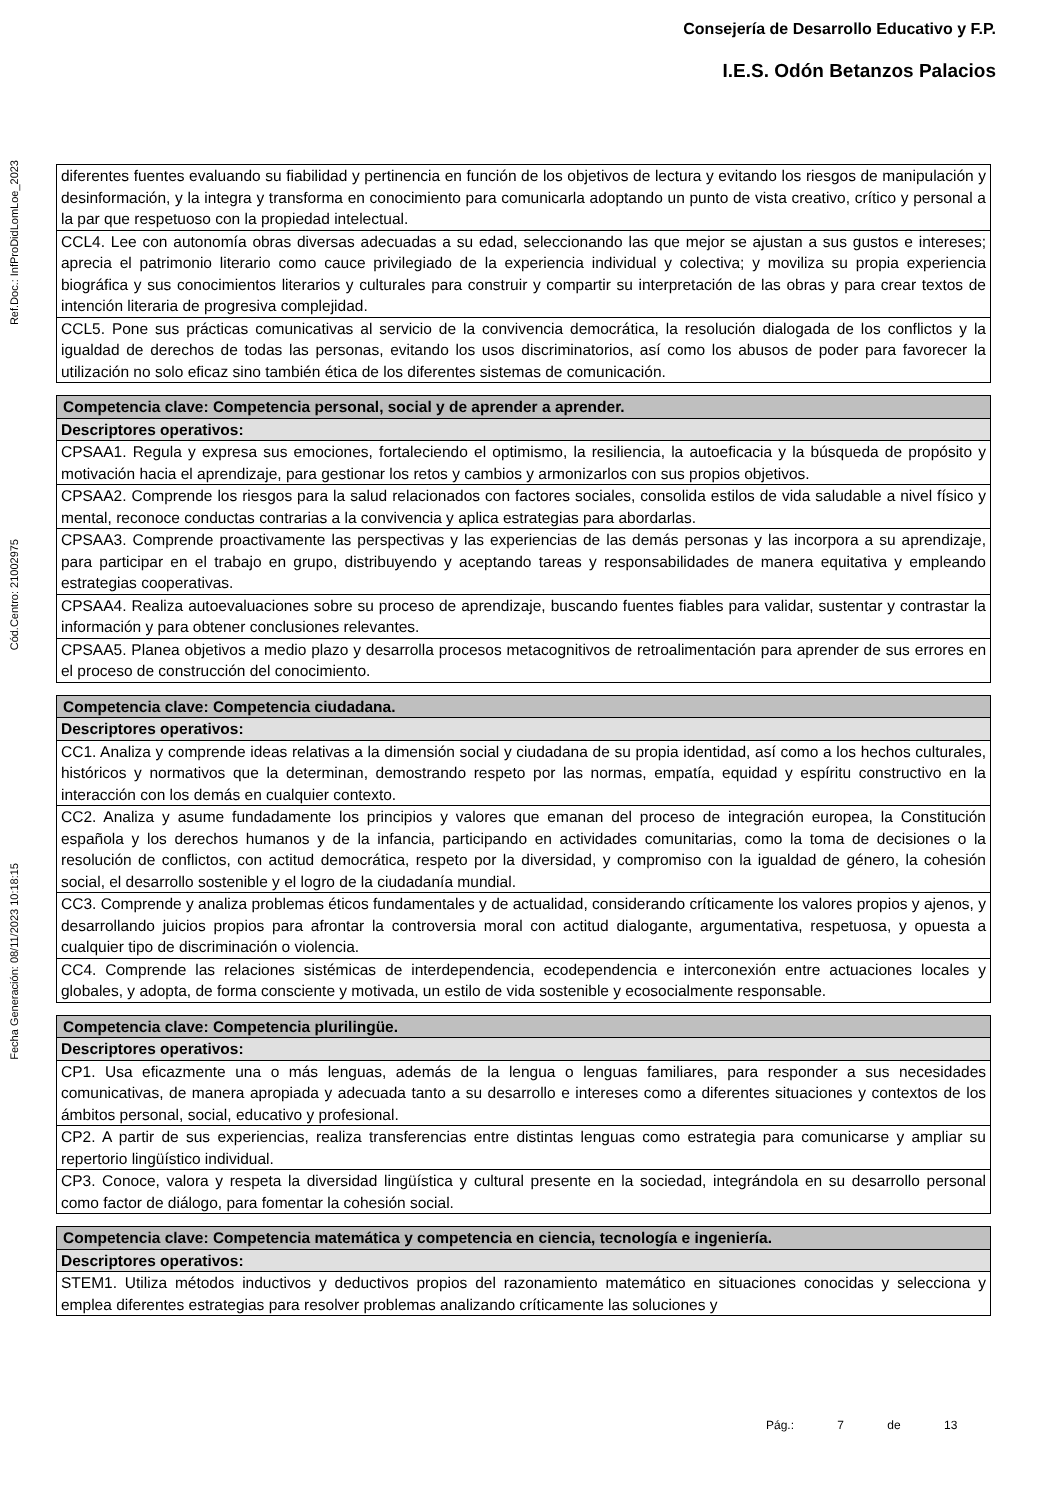Consejería de Desarrollo Educativo y F.P.
I.E.S. Odón Betanzos Palacios
Ref.Doc.: InfProDidLomLoe_2023
Cód.Centro: 21002975
Fecha Generación: 08/11/2023 10:18:15
| diferentes fuentes evaluando su fiabilidad y pertinencia en función de los objetivos de lectura y evitando los riesgos de manipulación y desinformación, y la integra y transforma en conocimiento para comunicarla adoptando un punto de vista creativo, crítico y personal a la par que respetuoso con la propiedad intelectual. |
| CCL4. Lee con autonomía obras diversas adecuadas a su edad, seleccionando las que mejor se ajustan a sus gustos e intereses; aprecia el patrimonio literario como cauce privilegiado de la experiencia individual y colectiva; y moviliza su propia experiencia biográfica y sus conocimientos literarios y culturales para construir y compartir su interpretación de las obras y para crear textos de intención literaria de progresiva complejidad. |
| CCL5. Pone sus prácticas comunicativas al servicio de la convivencia democrática, la resolución dialogada de los conflictos y la igualdad de derechos de todas las personas, evitando los usos discriminatorios, así como los abusos de poder para favorecer la utilización no solo eficaz sino también ética de los diferentes sistemas de comunicación. |
| Competencia clave: Competencia personal, social y de aprender a aprender. |
| --- |
| Descriptores operativos: |
| CPSAA1. Regula y expresa sus emociones, fortaleciendo el optimismo, la resiliencia, la autoeficacia y la búsqueda de propósito y motivación hacia el aprendizaje, para gestionar los retos y cambios y armonizarlos con sus propios objetivos. |
| CPSAA2. Comprende los riesgos para la salud relacionados con factores sociales, consolida estilos de vida saludable a nivel físico y mental, reconoce conductas contrarias a la convivencia y aplica estrategias para abordarlas. |
| CPSAA3. Comprende proactivamente las perspectivas y las experiencias de las demás personas y las incorpora a su aprendizaje, para participar en el trabajo en grupo, distribuyendo y aceptando tareas y responsabilidades de manera equitativa y empleando estrategias cooperativas. |
| CPSAA4. Realiza autoevaluaciones sobre su proceso de aprendizaje, buscando fuentes fiables para validar, sustentar y contrastar la información y para obtener conclusiones relevantes. |
| CPSAA5. Planea objetivos a medio plazo y desarrolla procesos metacognitivos de retroalimentación para aprender de sus errores en el proceso de construcción del conocimiento. |
| Competencia clave: Competencia ciudadana. |
| --- |
| Descriptores operativos: |
| CC1. Analiza y comprende ideas relativas a la dimensión social y ciudadana de su propia identidad, así como a los hechos culturales, históricos y normativos que la determinan, demostrando respeto por las normas, empatía, equidad y espíritu constructivo en la interacción con los demás en cualquier contexto. |
| CC2. Analiza y asume fundadamente los principios y valores que emanan del proceso de integración europea, la Constitución española y los derechos humanos y de la infancia, participando en actividades comunitarias, como la toma de decisiones o la resolución de conflictos, con actitud democrática, respeto por la diversidad, y compromiso con la igualdad de género, la cohesión social, el desarrollo sostenible y el logro de la ciudadanía mundial. |
| CC3. Comprende y analiza problemas éticos fundamentales y de actualidad, considerando críticamente los valores propios y ajenos, y desarrollando juicios propios para afrontar la controversia moral con actitud dialogante, argumentativa, respetuosa, y opuesta a cualquier tipo de discriminación o violencia. |
| CC4. Comprende las relaciones sistémicas de interdependencia, ecodependencia e interconexión entre actuaciones locales y globales, y adopta, de forma consciente y motivada, un estilo de vida sostenible y ecosocialmente responsable. |
| Competencia clave: Competencia plurilingüe. |
| --- |
| Descriptores operativos: |
| CP1. Usa eficazmente una o más lenguas, además de la lengua o lenguas familiares, para responder a sus necesidades comunicativas, de manera apropiada y adecuada tanto a su desarrollo e intereses como a diferentes situaciones y contextos de los ámbitos personal, social, educativo y profesional. |
| CP2. A partir de sus experiencias, realiza transferencias entre distintas lenguas como estrategia para comunicarse y ampliar su repertorio lingüístico individual. |
| CP3. Conoce, valora y respeta la diversidad lingüística y cultural presente en la sociedad, integrándola en su desarrollo personal como factor de diálogo, para fomentar la cohesión social. |
| Competencia clave: Competencia matemática y competencia en ciencia, tecnología e ingeniería. |
| --- |
| Descriptores operativos: |
| STEM1. Utiliza métodos inductivos y deductivos propios del razonamiento matemático en situaciones conocidas y selecciona y emplea diferentes estrategias para resolver problemas analizando críticamente las soluciones y |
Pág.: 7 de 13